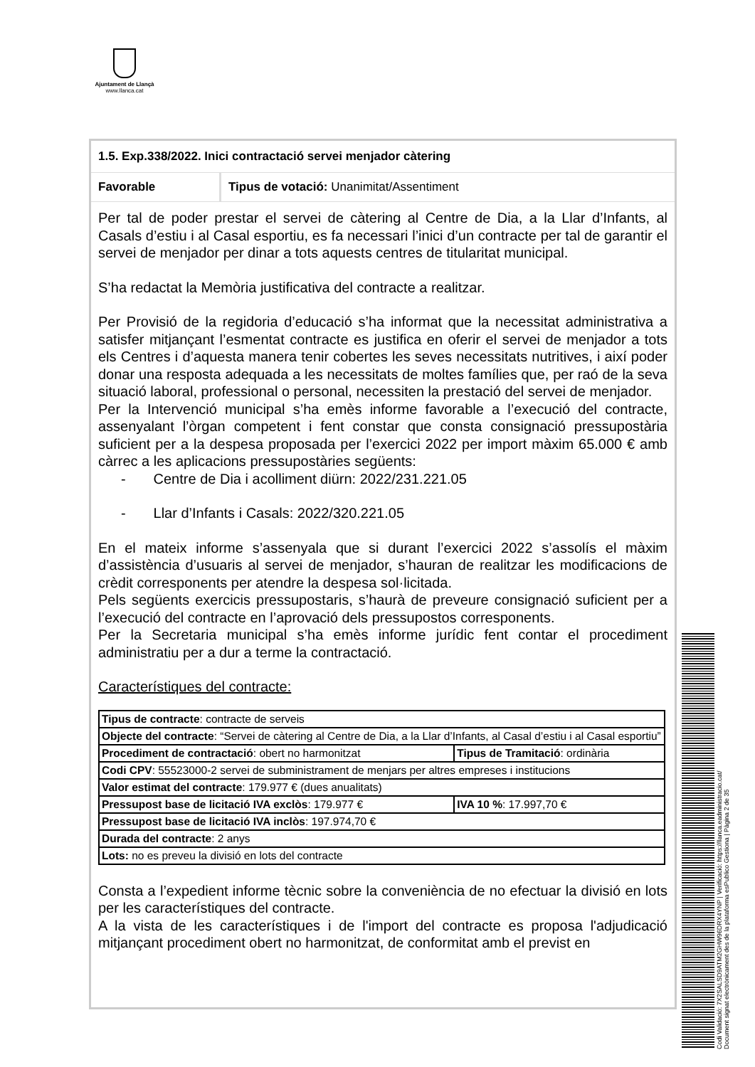Ajuntament de Llançà
www.llanca.cat
1.5. Exp.338/2022. Inici contractació servei menjador càtering
Favorable Tipus de votació: Unanimitat/Assentiment
Per tal de poder prestar el servei de càtering al Centre de Dia, a la Llar d’Infants, al Casals d’estiu i al Casal esportiu, es fa necessari l’inici d’un contracte per tal de garantir el servei de menjador per dinar a tots aquests centres de titularitat municipal.
S’ha redactat la Memòria justificativa del contracte a realitzar.
Per Provisió de la regidoria d’educació s’ha informat que la necessitat administrativa a satisfer mitjançant l’esmentat contracte es justifica en oferir el servei de menjador a tots els Centres i d’aquesta manera tenir cobertes les seves necessitats nutritives, i així poder donar una resposta adequada a les necessitats de moltes famílies que, per raó de la seva situació laboral, professional o personal, necessiten la prestació del servei de menjador.
Per la Intervenció municipal s’ha emès informe favorable a l’execució del contracte, assenyalant l’òrgan competent i fent constar que consta consignació pressupostària suficient per a la despesa proposada per l’exercici 2022 per import màxim 65.000 € amb càrrec a les aplicacions pressupostàries següents:
- Centre de Dia i acolliment diürn: 2022/231.221.05
- Llar d’Infants i Casals: 2022/320.221.05
En el mateix informe s’assenyala que si durant l’exercici 2022 s’assolís el màxim d’assistència d’usuaris al servei de menjador, s’hauran de realitzar les modificacions de crèdit corresponents per atendre la despesa sol·licitada.
Pels següents exercicis pressupostaris, s’haurà de preveure consignació suficient per a l’execució del contracte en l’aprovació dels pressupostos corresponents.
Per la Secretaria municipal s’ha emès informe jurídic fent contar el procediment administratiu per a dur a terme la contractació.
Característiques del contracte:
| Tipus de contracte : contracte de serveis | |
| Objecte del contracte : “Servei de càtering al Centre de Dia, a la Llar d’Infants, al Casal d’estiu i al Casal esportiu” | |
| Procediment de contractació : obert no harmonitzat | Tipus de Tramitació : ordinària |
| Codi CPV : 55523000-2 servei de subministrament de menjars per altres empreses i institucions | |
| Valor estimat del contracte : 179.977 € (dues anualitats) | |
| Pressupost base de licitació IVA exclòs : 179.977 € | IVA 10 % : 17.997,70 € |
| Pressupost base de licitació IVA inclòs : 197.974,70 € | |
| Durada del contracte : 2 anys | |
| Lots: no es preveu la divisió en lots del contracte | |
Consta a l’expedient informe tècnic sobre la conveniència de no efectuar la divisió en lots per les característiques del contracte.
A la vista de les característiques i de l'import del contracte es proposa l'adjudicació mitjançant procediment obert no harmonitzat, de conformitat amb el previst en
Codi Validació: 7X2SALSD9ATM2GHW96DRX4YNP | Verificació: https://llanca.eadministracio.cat/
Document signat electrònicament des de la plataforma esPublico Gestiona | Pàgina 2 de 35